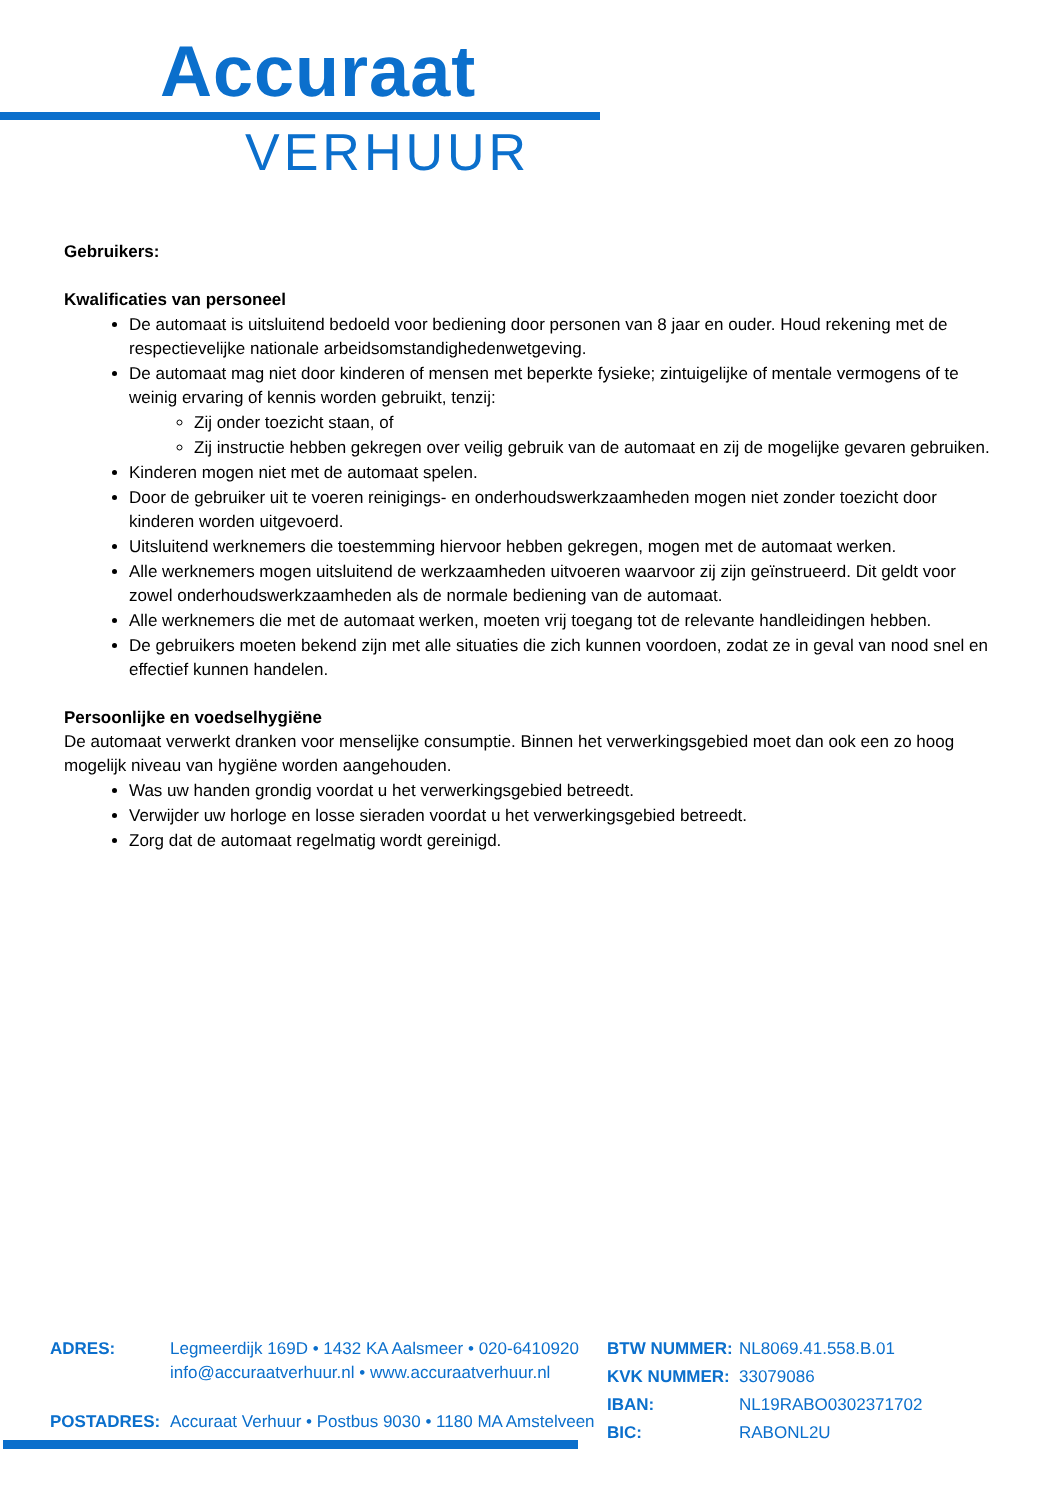Accuraat
VERHUUR
Gebruikers:
Kwalificaties van personeel
De automaat is uitsluitend bedoeld voor bediening door personen van 8 jaar en ouder. Houd rekening met de respectievelijke nationale arbeidsomstandighedenwetgeving.
De automaat mag niet door kinderen of mensen met beperkte fysieke; zintuigelijke of mentale vermogens of te weinig ervaring of kennis worden gebruikt, tenzij:
Zij onder toezicht staan, of
Zij instructie hebben gekregen over veilig gebruik van de automaat en zij de mogelijke gevaren gebruiken.
Kinderen mogen niet met de automaat spelen.
Door de gebruiker uit te voeren reinigings- en onderhoudswerkzaamheden mogen niet zonder toezicht door kinderen worden uitgevoerd.
Uitsluitend werknemers die toestemming hiervoor hebben gekregen, mogen met de automaat werken.
Alle werknemers mogen uitsluitend de werkzaamheden uitvoeren waarvoor zij zijn geïnstrueerd. Dit geldt voor zowel onderhoudswerkzaamheden als de normale bediening van de automaat.
Alle werknemers die met de automaat werken, moeten vrij toegang tot de relevante handleidingen hebben.
De gebruikers moeten bekend zijn met alle situaties die zich kunnen voordoen, zodat ze in geval van nood snel en effectief kunnen handelen.
Persoonlijke en voedselhygiëne
De automaat verwerkt dranken voor menselijke consumptie. Binnen het verwerkingsgebied moet dan ook een zo hoog mogelijk niveau van hygiëne worden aangehouden.
Was uw handen grondig voordat u het verwerkingsgebied betreedt.
Verwijder uw horloge en losse sieraden voordat u het verwerkingsgebied betreedt.
Zorg dat de automaat regelmatig wordt gereinigd.
| ADRES: | Legmeerdijk 169D • 1432 KA Aalsmeer • 020-6410920 info@accuraatverhuur.nl • www.accuraatverhuur.nl |
| POSTADRES: | Accuraat Verhuur • Postbus 9030 • 1180 MA Amstelveen |
| BTW NUMMER: | NL8069.41.558.B.01 |
| KVK NUMMER: | 33079086 |
| IBAN: | NL19RABO0302371702 |
| BIC: | RABONL2U |